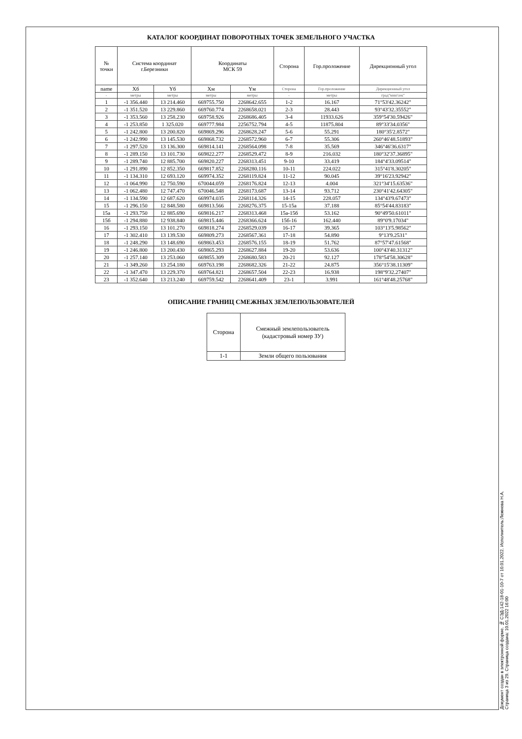КАТАЛОГ КООРДИНАТ ПОВОРОТНЫХ ТОЧЕК ЗЕМЕЛЬНОГО УЧАСТКА
| № точки | Система координат г.Березники | | Координаты МСК 59 | | Сторона | Гор.проложение | Дирекционный угол |
| --- | --- | --- | --- | --- | --- | --- | --- |
| name | Хб | Yб | Хм | Yм | Сторона | Гор.проложение | Дирекционный угол |
| - | метры | метры | метры | метры | - | метры | град°мин'сек" |
| 1 | -1 356.440 | 13 214.460 | 669755.750 | 2268642.655 | 1-2 | 16.167 | 71°53'42.36242" |
| 2 | -1 351.520 | 13 229.860 | 669760.774 | 2268658.021 | 2-3 | 28.443 | 93°43'32.35552" |
| 3 | -1 353.560 | 13 258.230 | 669758.926 | 2268686.405 | 3-4 | 11933.626 | 359°54'30.59426" |
| 4 | -1 253.850 | 1 325.020 | 669777.984 | 2256752.794 | 4-5 | 11875.804 | 89°33'34.0356" |
| 5 | -1 242.800 | 13 200.820 | 669869.296 | 2268628.247 | 5-6 | 55.291 | 180°35'2.8572" |
| 6 | -1 242.990 | 13 145.530 | 669868.732 | 2268572.960 | 6-7 | 55.306 | 260°46'48.51893" |
| 7 | -1 297.520 | 13 136.300 | 669814.141 | 2268564.098 | 7-8 | 35.569 | 346°46'36.6317" |
| 8 | -1 289.150 | 13 101.730 | 669822.277 | 2268529.472 | 8-9 | 216.032 | 180°32'37.36895" |
| 9 | -1 289.740 | 12 885.700 | 669820.227 | 2268313.451 | 9-10 | 33.419 | 184°4'33.09514" |
| 10 | -1 291.890 | 12 852.350 | 669817.852 | 2268280.116 | 10-11 | 224.022 | 315°41'8.30205" |
| 11 | -1 134.310 | 12 693.120 | 669974.352 | 2268119.824 | 11-12 | 90.045 | 39°16'23.92942" |
| 12 | -1 064.990 | 12 750.590 | 670044.059 | 2268176.824 | 12-13 | 4.004 | 321°34'15.63536" |
| 13 | -1 062.480 | 12 747.470 | 670046.548 | 2268173.687 | 13-14 | 93.712 | 230°41'42.64305" |
| 14 | -1 134.590 | 12 687.620 | 669974.035 | 2268114.326 | 14-15 | 228.057 | 134°43'9.67473" |
| 15 | -1 296.150 | 12 848.580 | 669813.566 | 2268276.375 | 15-15а | 37.188 | 85°54'44.83183" |
| 15а | -1 293.750 | 12 885.690 | 669816.217 | 2268313.468 | 15а-15б | 53.162 | 90°49'50.61011" |
| 15б | -1 294.880 | 12 938.840 | 669815.446 | 2268366.624 | 15б-16 | 162.440 | 89°0'9.17034" |
| 16 | -1 293.150 | 13 101.270 | 669818.274 | 2268529.039 | 16-17 | 39.365 | 103°13'5.98562" |
| 17 | -1 302.410 | 13 139.530 | 669809.273 | 2268567.361 | 17-18 | 54.890 | 9°13'9.2531" |
| 18 | -1 248.290 | 13 148.690 | 669863.453 | 2268576.155 | 18-19 | 51.762 | 87°57'47.61568" |
| 19 | -1 246.800 | 13 200.430 | 669865.293 | 2268627.884 | 19-20 | 53.636 | 100°43'40.31312" |
| 20 | -1 257.140 | 13 253.060 | 669855.309 | 2268680.583 | 20-21 | 92.127 | 178°54'58.30628" |
| 21 | -1 349.260 | 13 254.180 | 669763.198 | 2268682.326 | 21-22 | 24.875 | 356°15'38.11309" |
| 22 | -1 347.470 | 13 229.370 | 669764.821 | 2268657.504 | 22-23 | 16.938 | 198°9'32.27407" |
| 23 | -1 352.640 | 13 213.240 | 669759.542 | 2268641.409 | 23-1 | 3.991 | 161°48'48.25768" |
ОПИСАНИЕ ГРАНИЦ СМЕЖНЫХ ЗЕМЛЕПОЛЬЗОВАТЕЛЕЙ
| Сторона | Смежный землепользователь (кадастровый номер ЗУ) |
| --- | --- |
| 1-1 | Земли общего пользования |
Документ создан в электронной форме. № СЭД-142-18-01-10-7 от 10.01.2022. Исполнитель:Лежнева Н.А. Страница 3 из 29. Страница создана: 10.01.2022 16:00